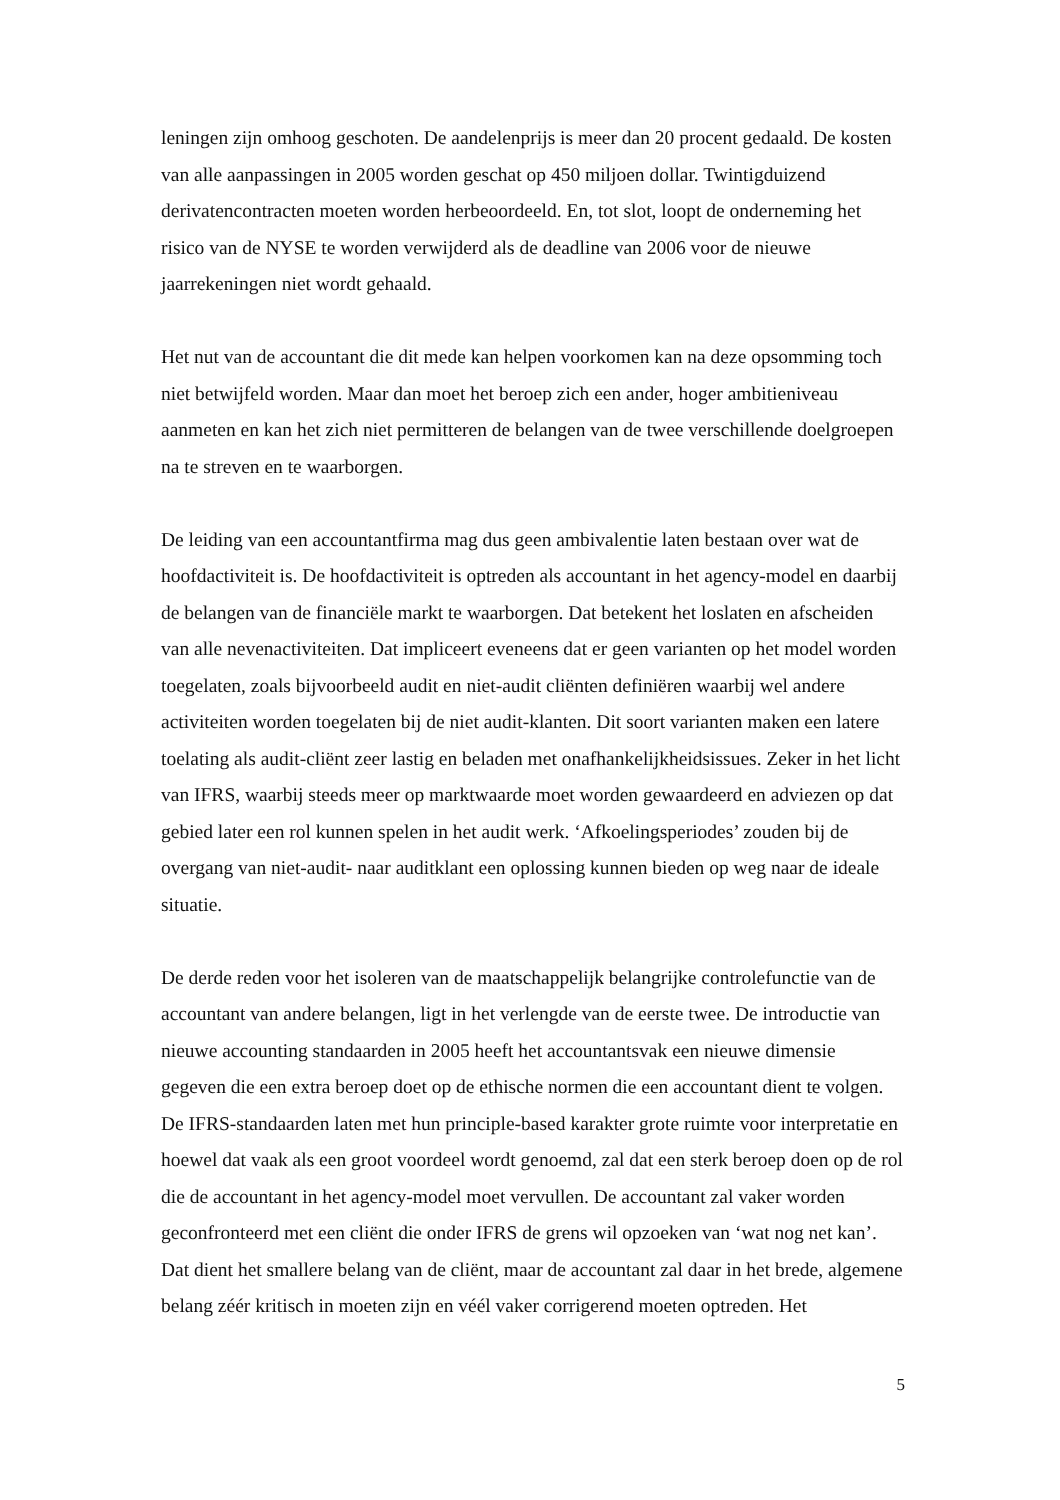leningen zijn omhoog geschoten. De aandelenprijs is meer dan 20 procent gedaald. De kosten van alle aanpassingen in 2005 worden geschat op 450 miljoen dollar. Twintigduizend derivatencontracten moeten worden herbeoordeeld. En, tot slot, loopt de onderneming het risico van de NYSE te worden verwijderd als de deadline van 2006 voor de nieuwe jaarrekeningen niet wordt gehaald.
Het nut van de accountant die dit mede kan helpen voorkomen kan na deze opsomming toch niet betwijfeld worden. Maar dan moet het beroep zich een ander, hoger ambitieniveau aanmeten en kan het zich niet permitteren de belangen van de twee verschillende doelgroepen na te streven en te waarborgen.
De leiding van een accountantfirma mag dus geen ambivalentie laten bestaan over wat de hoofdactiviteit is. De hoofdactiviteit is optreden als accountant in het agency-model en daarbij de belangen van de financiële markt te waarborgen. Dat betekent het loslaten en afscheiden van alle nevenactiviteiten. Dat impliceert eveneens dat er geen varianten op het model worden toegelaten, zoals bijvoorbeeld audit en niet-audit cliënten definiëren waarbij wel andere activiteiten worden toegelaten bij de niet audit-klanten. Dit soort varianten maken een latere toelating als audit-cliënt zeer lastig en beladen met onafhankelijkheidsissues. Zeker in het licht van IFRS, waarbij steeds meer op marktwaarde moet worden gewaardeerd en adviezen op dat gebied later een rol kunnen spelen in het audit werk. ‘Afkoelingsperiodes’ zouden bij de overgang van niet-audit- naar auditklant een oplossing kunnen bieden op weg naar de ideale situatie.
De derde reden voor het isoleren van de maatschappelijk belangrijke controlefunctie van de accountant van andere belangen, ligt in het verlengde van de eerste twee. De introductie van nieuwe accounting standaarden in 2005 heeft het accountantsvak een nieuwe dimensie gegeven die een extra beroep doet op de ethische normen die een accountant dient te volgen. De IFRS-standaarden laten met hun principle-based karakter grote ruimte voor interpretatie en hoewel dat vaak als een groot voordeel wordt genoemd, zal dat een sterk beroep doen op de rol die de accountant in het agency-model moet vervullen. De accountant zal vaker worden geconfronteerd met een cliënt die onder IFRS de grens wil opzoeken van ‘wat nog net kan’. Dat dient het smallere belang van de cliënt, maar de accountant zal daar in het brede, algemene belang zéér kritisch in moeten zijn en véél vaker corrigerend moeten optreden. Het
5